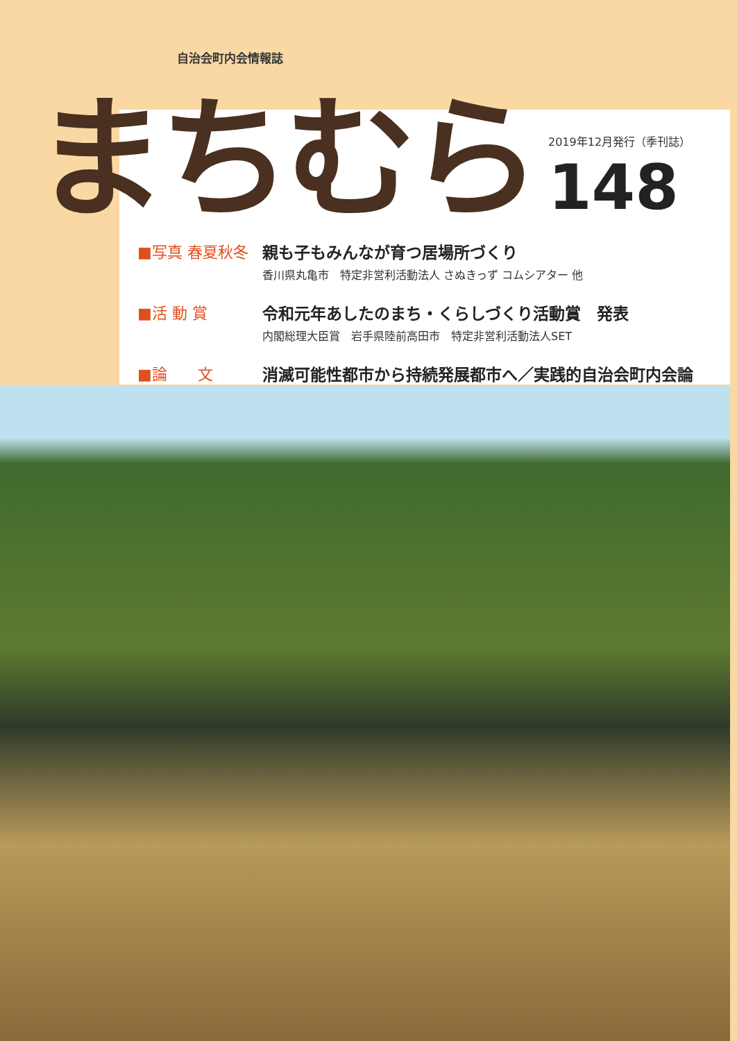自治会町内会情報誌
まちむら
2019年12月発行（季刊誌）
148
■写真 春夏秋冬 親も子もみんなが育つ居場所づくり
香川県丸亀市　特定非営利活動法人 さぬきっず コムシアター 他
■活 動 賞 令和元年あしたのまち・くらしづくり活動賞　発表
内閣総理大臣賞　岩手県陸前高田市　特定非営利活動法人SET
■論　　文 消滅可能性都市から持続発展都市へ／実践的自治会町内会論